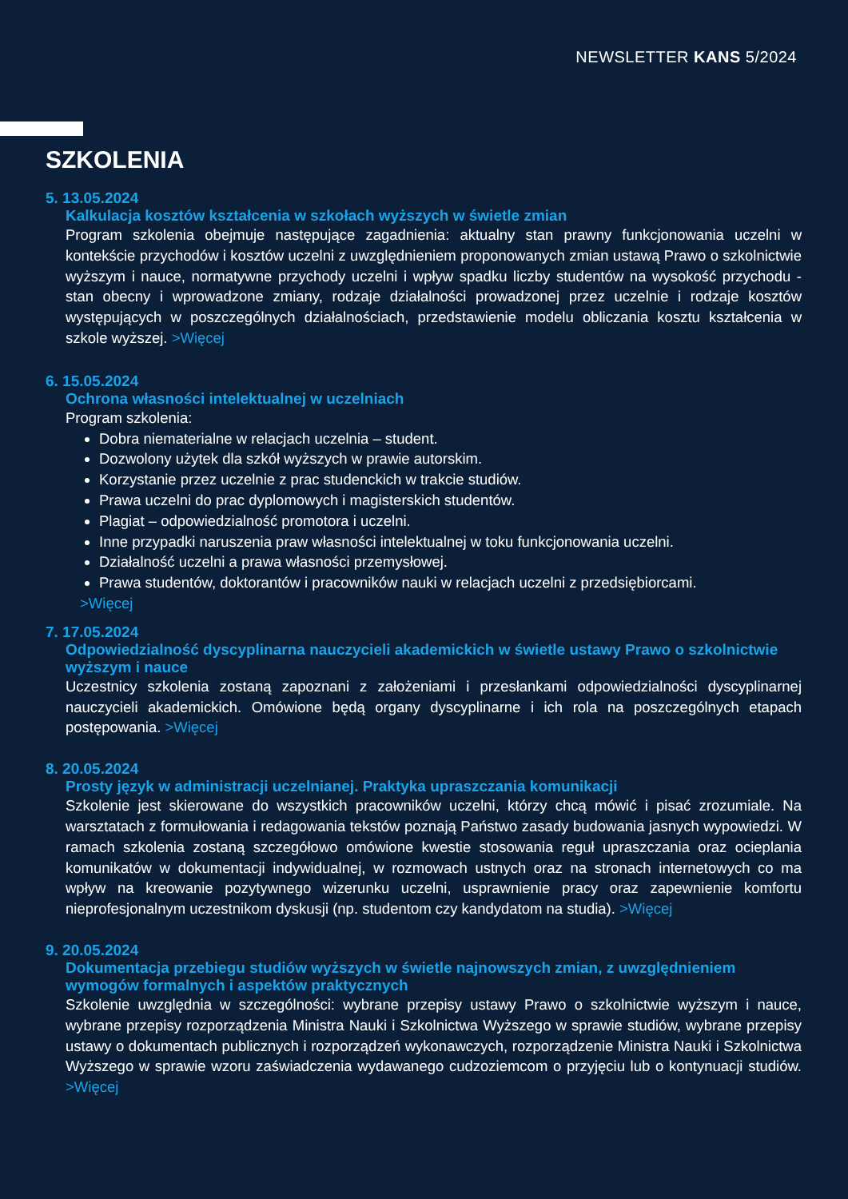NEWSLETTER KANS 5/2024
SZKOLENIA
5. 13.05.2024
Kalkulacja kosztów kształcenia w szkołach wyższych w świetle zmian
Program szkolenia obejmuje następujące zagadnienia: aktualny stan prawny funkcjonowania uczelni w kontekście przychodów i kosztów uczelni z uwzględnieniem proponowanych zmian ustawą Prawo o szkolnictwie wyższym i nauce, normatywne przychody uczelni i wpływ spadku liczby studentów na wysokość przychodu - stan obecny i wprowadzone zmiany, rodzaje działalności prowadzonej przez uczelnie i rodzaje kosztów występujących w poszczególnych działalnościach, przedstawienie modelu obliczania kosztu kształcenia w szkole wyższej. >Więcej
6. 15.05.2024
Ochrona własności intelektualnej w uczelniach
Program szkolenia:
Dobra niematerialne w relacjach uczelnia – student.
Dozwolony użytek dla szkół wyższych w prawie autorskim.
Korzystanie przez uczelnie z prac studenckich w trakcie studiów.
Prawa uczelni do prac dyplomowych i magisterskich studentów.
Plagiat – odpowiedzialność promotora i uczelni.
Inne przypadki naruszenia praw własności intelektualnej w toku funkcjonowania uczelni.
Działalność uczelni a prawa własności przemysłowej.
Prawa studentów, doktorantów i pracowników nauki w relacjach uczelni z przedsiębiorcami.
>Więcej
7. 17.05.2024
Odpowiedzialność dyscyplinarna nauczycieli akademickich w świetle ustawy Prawo o szkolnictwie wyższym i nauce
Uczestnicy szkolenia zostaną zapoznani z założeniami i przesłankami odpowiedzialności dyscyplinarnej nauczycieli akademickich. Omówione będą organy dyscyplinarne i ich rola na poszczególnych etapach postępowania. >Więcej
8. 20.05.2024
Prosty język w administracji uczelnianej. Praktyka upraszczania komunikacji
Szkolenie jest skierowane do wszystkich pracowników uczelni, którzy chcą mówić i pisać zrozumiale. Na warsztatach z formułowania i redagowania tekstów poznają Państwo zasady budowania jasnych wypowiedzi. W ramach szkolenia zostaną szczegółowo omówione kwestie stosowania reguł upraszczania oraz ocieplania komunikatów w dokumentacji indywidualnej, w rozmowach ustnych oraz na stronach internetowych co ma wpływ na kreowanie pozytywnego wizerunku uczelni, usprawnienie pracy oraz zapewnienie komfortu nieprofesjonalnym uczestnikom dyskusji (np. studentom czy kandydatom na studia). >Więcej
9. 20.05.2024
Dokumentacja przebiegu studiów wyższych w świetle najnowszych zmian, z uwzględnieniem wymogów formalnych i aspektów praktycznych
Szkolenie uwzględnia w szczególności: wybrane przepisy ustawy Prawo o szkolnictwie wyższym i nauce, wybrane przepisy rozporządzenia Ministra Nauki i Szkolnictwa Wyższego w sprawie studiów, wybrane przepisy ustawy o dokumentach publicznych i rozporządzeń wykonawczych, rozporządzenie Ministra Nauki i Szkolnictwa Wyższego w sprawie wzoru zaświadczenia wydawanego cudzoziemcom o przyjęciu lub o kontynuacji studiów. >Więcej